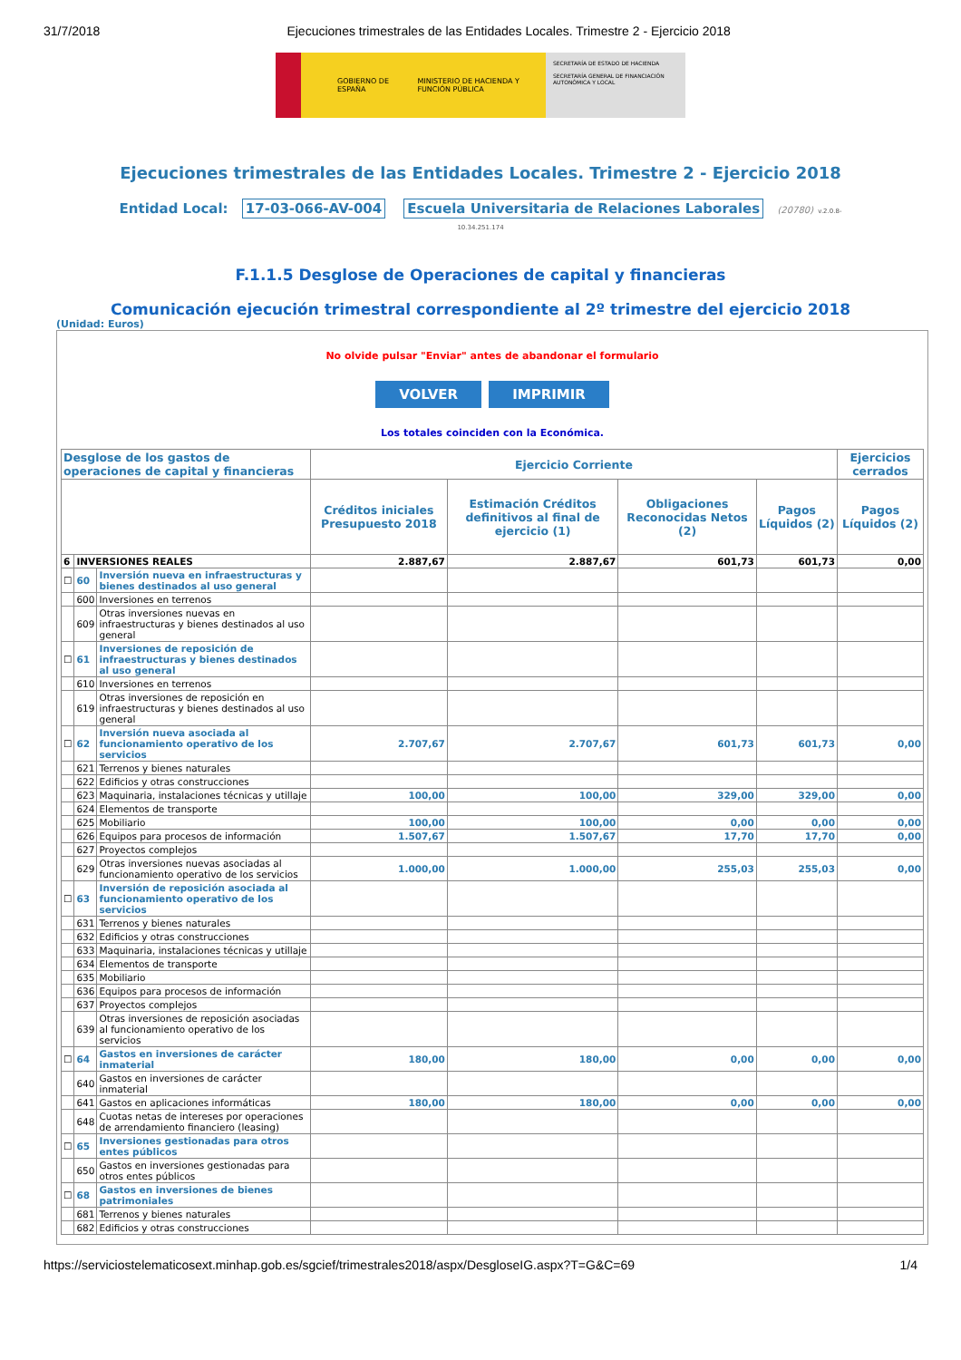31/7/2018 Ejecuciones trimestrales de las Entidades Locales. Trimestre 2 - Ejercicio 2018
GOBIERNO DE ESPAÑA MINISTERIO DE HACIENDA Y FUNCIÓN PÚBLICA
SECRETARÍA DE ESTADO DE HACIENDA
SECRETARÍA GENERAL DE FINANCIACIÓN AUTONÓMICA Y LOCAL
Ejecuciones trimestrales de las Entidades Locales. Trimestre 2 - Ejercicio 2018
Entidad Local: 17-03-066-AV-004 Escuela Universitaria de Relaciones Laborales (20780) v.2.0.8-
10.34.251.174
F.1.1.5 Desglose de Operaciones de capital y financieras
Comunicación ejecución trimestral correspondiente al 2º trimestre del ejercicio 2018
(Unidad: Euros)
No olvide pulsar "Enviar" antes de abandonar el formulario
VOLVER IMPRIMIR
Los totales coinciden con la Económica.
| Desglose de los gastos de operaciones de capital y financieras | | | Ejercicio Corriente | | | | Ejercicios cerrados |
| --- | --- | --- | --- | --- | --- | --- | --- |
| | | | Créditos iniciales Presupuesto 2018 | Estimación Créditos definitivos al final de ejercicio (1) | Obligaciones Reconocidas Netos (2) | Pagos Líquidos (2) | Pagos Líquidos (2) |
| 6 | INVERSIONES REALES | | 2.887,67 | 2.887,67 | 601,73 | 601,73 | 0,00 |
| ☐ | 60 | Inversión nueva en infraestructuras y bienes destinados al uso general | | | | | |
| | 600 | Inversiones en terrenos | | | | | |
| | 609 | Otras inversiones nuevas en infraestructuras y bienes destinados al uso general | | | | | |
| ☐ | 61 | Inversiones de reposición de infraestructuras y bienes destinados al uso general | | | | | |
| | 610 | Inversiones en terrenos | | | | | |
| | 619 | Otras inversiones de reposición en infraestructuras y bienes destinados al uso general | | | | | |
| ☐ | 62 | Inversión nueva asociada al funcionamiento operativo de los servicios | 2.707,67 | 2.707,67 | 601,73 | 601,73 | 0,00 |
| | 621 | Terrenos y bienes naturales | | | | | |
| | 622 | Edificios y otras construcciones | | | | | |
| | 623 | Maquinaria, instalaciones técnicas y utillaje | 100,00 | 100,00 | 329,00 | 329,00 | 0,00 |
| | 624 | Elementos de transporte | | | | | |
| | 625 | Mobiliario | 100,00 | 100,00 | 0,00 | 0,00 | 0,00 |
| | 626 | Equipos para procesos de información | 1.507,67 | 1.507,67 | 17,70 | 17,70 | 0,00 |
| | 627 | Proyectos complejos | | | | | |
| | 629 | Otras inversiones nuevas asociadas al funcionamiento operativo de los servicios | 1.000,00 | 1.000,00 | 255,03 | 255,03 | 0,00 |
| ☐ | 63 | Inversión de reposición asociada al funcionamiento operativo de los servicios | | | | | |
| | 631 | Terrenos y bienes naturales | | | | | |
| | 632 | Edificios y otras construcciones | | | | | |
| | 633 | Maquinaria, instalaciones técnicas y utillaje | | | | | |
| | 634 | Elementos de transporte | | | | | |
| | 635 | Mobiliario | | | | | |
| | 636 | Equipos para procesos de información | | | | | |
| | 637 | Proyectos complejos | | | | | |
| | 639 | Otras inversiones de reposición asociadas al funcionamiento operativo de los servicios | | | | | |
| ☐ | 64 | Gastos en inversiones de carácter inmaterial | 180,00 | 180,00 | 0,00 | 0,00 | 0,00 |
| | 640 | Gastos en inversiones de carácter inmaterial | | | | | |
| | 641 | Gastos en aplicaciones informáticas | 180,00 | 180,00 | 0,00 | 0,00 | 0,00 |
| | 648 | Cuotas netas de intereses por operaciones de arrendamiento financiero (leasing) | | | | | |
| ☐ | 65 | Inversiones gestionadas para otros entes públicos | | | | | |
| | 650 | Gastos en inversiones gestionadas para otros entes públicos | | | | | |
| ☐ | 68 | Gastos en inversiones de bienes patrimoniales | | | | | |
| | 681 | Terrenos y bienes naturales | | | | | |
| | 682 | Edificios y otras construcciones | | | | | |
https://serviciostelematicosext.minhap.gob.es/sgcief/trimestrales2018/aspx/DesgloseIG.aspx?T=G&C=69 1/4